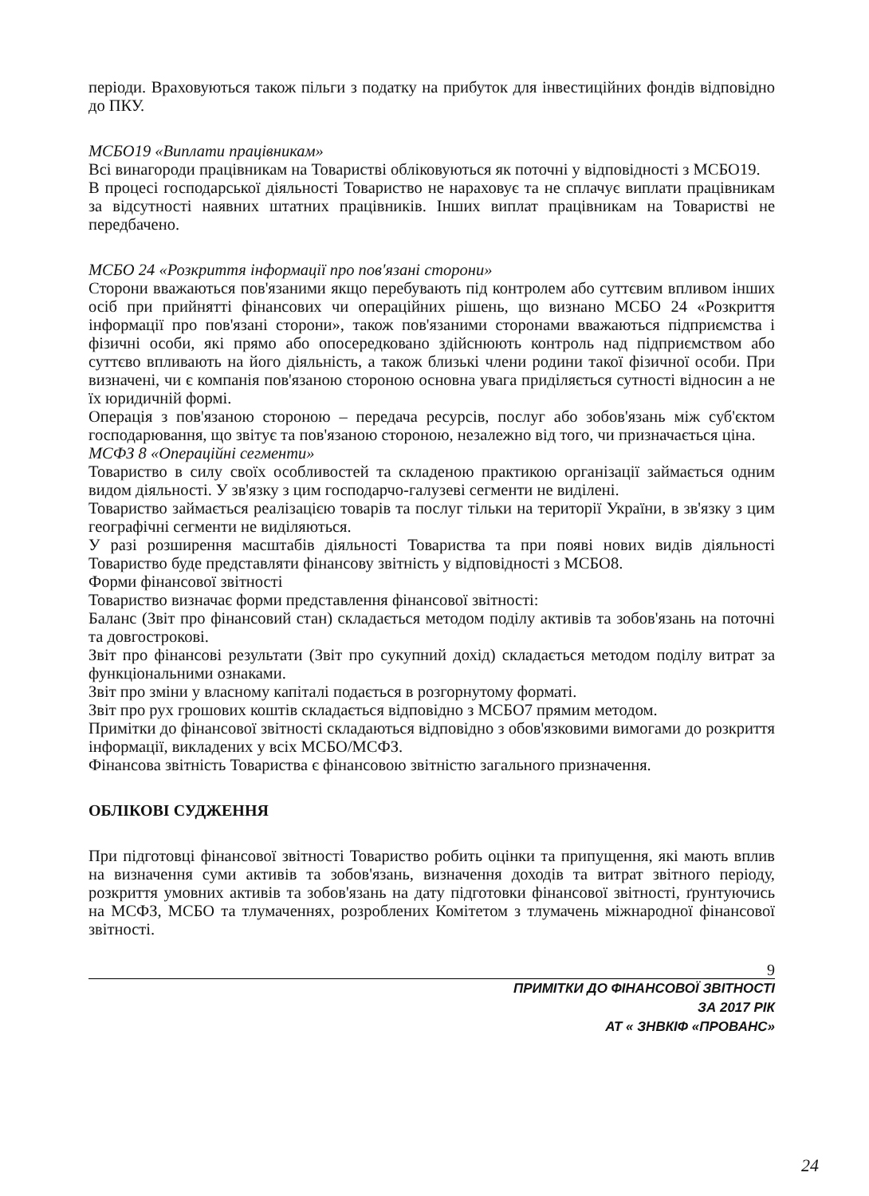періоди. Враховуються також пільги з податку на прибуток для інвестиційних фондів відповідно до ПКУ.
МСБО19 «Виплати працівникам»
Всі винагороди працівникам на Товаристві обліковуються як поточні у відповідності з МСБО19.
В процесі господарської діяльності Товариство не нараховує та не сплачує виплати працівникам за відсутності наявних штатних працівників. Інших виплат працівникам на Товаристві не передбачено.
МСБО 24 «Розкриття інформації про пов'язані сторони»
Сторони вважаються пов'язаними якщо перебувають під контролем або суттєвим впливом інших осіб при прийнятті фінансових чи операційних рішень, що визнано МСБО 24 «Розкриття інформації про пов'язані сторони», також пов'язаними сторонами вважаються підприємства і фізичні особи, які прямо або опосередковано здійснюють контроль над підприємством або суттєво впливають на його діяльність, а також близькі члени родини такої фізичної особи. При визначені, чи є компанія пов'язаною стороною основна увага приділяється сутності відносин а не їх юридичній формі.
Операція з пов'язаною стороною – передача ресурсів, послуг або зобов'язань між суб'єктом господарювання, що звітує та пов'язаною стороною, незалежно від того, чи призначається ціна.
МСФЗ 8 «Операційні сегменти»
Товариство в силу своїх особливостей та складеною практикою організації займається одним видом діяльності. У зв'язку з цим господарчо-галузеві сегменти не виділені.
Товариство займається реалізацією товарів та послуг тільки на території України, в зв'язку з цим географічні сегменти не виділяються.
У разі розширення масштабів діяльності Товариства та при появі нових видів діяльності Товариство буде представляти фінансову звітність у відповідності з МСБО8.
Форми фінансової звітності
Товариство визначає форми представлення фінансової звітності:
Баланс (Звіт про фінансовий стан) складається методом поділу активів та зобов'язань на поточні та довгострокові.
Звіт про фінансові результати (Звіт про сукупний дохід) складається методом поділу витрат за функціональними ознаками.
Звіт про зміни у власному капіталі подається в розгорнутому форматі.
Звіт про рух грошових коштів складається відповідно з МСБО7 прямим методом.
Примітки до фінансової звітності складаються відповідно з обов'язковими вимогами до розкриття інформації, викладених у всіх МСБО/МСФЗ.
Фінансова звітність Товариства є фінансовою звітністю загального призначення.
ОБЛІКОВІ СУДЖЕННЯ
При підготовці фінансової звітності Товариство робить оцінки та припущення, які мають вплив на визначення суми активів та зобов'язань, визначення доходів та витрат звітного періоду, розкриття умовних активів та зобов'язань на дату підготовки фінансової звітності, ґрунтуючись на МСФЗ, МСБО та тлумаченнях, розроблених Комітетом з тлумачень міжнародної фінансової звітності.
9
ПРИМІТКИ ДО ФІНАНСОВОЇ ЗВІТНОСТІ
ЗА 2017 РІК
АТ « ЗНВКІФ «ПРОВАНС»
24